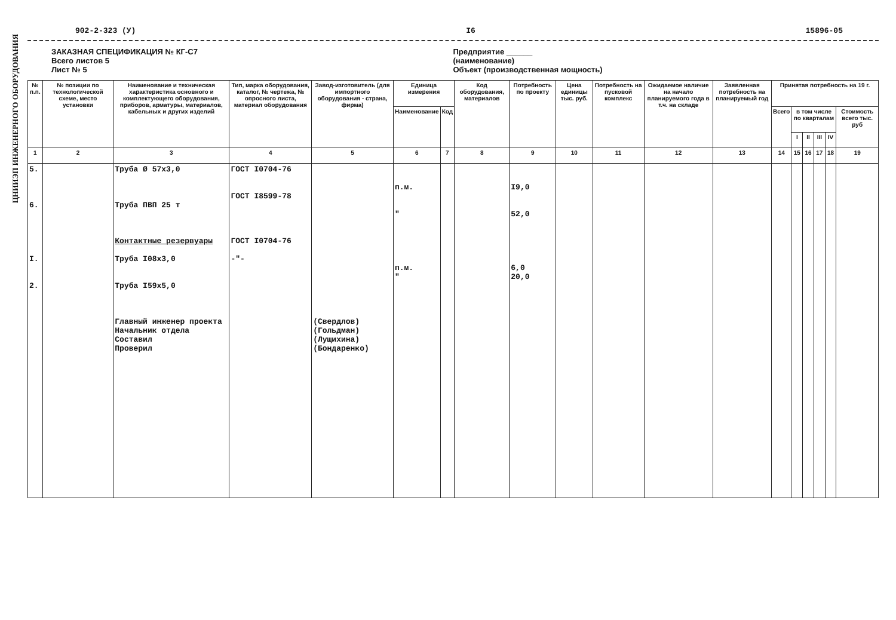ЦНИИЭП ИНЖЕНЕРНОГО ОБОРУДОВАНИЯ
902-2-323 (У) I6 15896-05
ЗАКАЗНАЯ СПЕЦИФИКАЦИЯ № КГ-С7
Всего листов 5
Лист № 5
Предприятие ______
(наименование)
Объект (производственная мощность)
| № п.п. | № позиции по технологической схеме, место установки | Наименование и техническая характеристика основного и комплектующего оборудования, приборов, арматуры, материалов, кабельных и других изделий | Тип, марка оборудования, каталог, № чертежа, № опросного листа, материал оборудования | Завод-изготовитель (для импортного оборудования - страна, фирма) | Единица измерения | | Код оборудования, материалов | Потребность по проекту | Цена единицы тыс. руб. | Потребность на пусковой комплекс | Ожидаемое наличие на начало планируемого года в т.ч. на складе | Заявленная потребность на планируемый год | Принятая потребность на 19 г. | | | | | |
| --- | --- | --- | --- | --- | --- | --- | --- | --- | --- | --- | --- | --- | --- | --- | --- | --- | --- | --- |
| | | | | | Наименование | Код | | | | | | | Всего | в том числе по кварталам | | | | Стоимость всего тыс. руб |
| | | | | | | | | | | | | | | I | II | III | IV | |
| 1 | 2 | 3 | 4 | 5 | 6 | 7 | 8 | 9 | 10 | 11 | 12 | 13 | 14 | 15 | 16 | 17 | 18 | 19 |
| 5. 6. I. 2. | | Труба Ø 57х3,0 Труба ПВП 25 т Контактные резервуары Труба I08х3,0 Труба I59х5,0 Главный инженер проекта Начальник отдела Составил Проверил | ГОСТ I0704-76 ГОСТ I8599-78 ГОСТ I0704-76 -"- | (Свердлов) (Гольдман) (Лущихина) (Бондаренко) | п.м. " п.м. " | | | I9,0 52,0 6,0 20,0 | | | | | | | | | | |